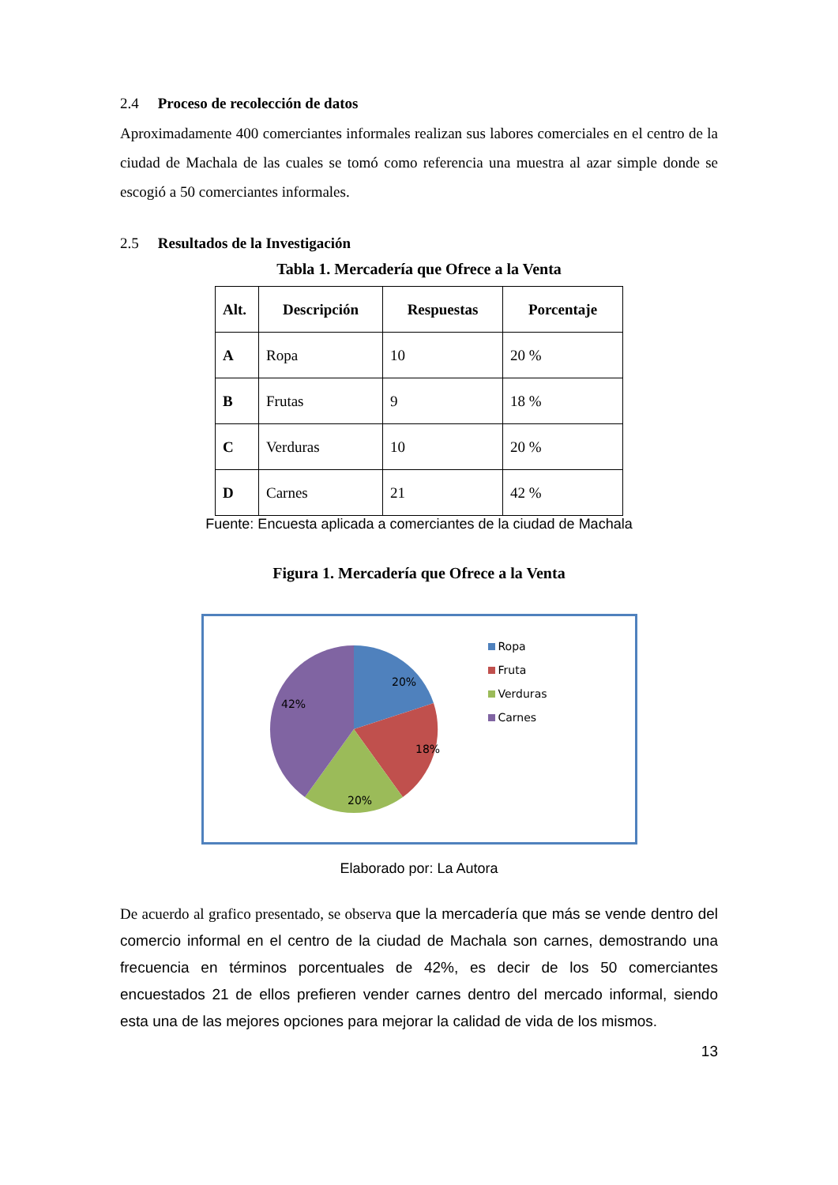2.4 Proceso de recolección de datos
Aproximadamente 400 comerciantes informales realizan sus labores comerciales en el centro de la ciudad de Machala de las cuales se tomó como referencia una muestra al azar simple donde se escogió a 50 comerciantes informales.
2.5 Resultados de la Investigación
Tabla 1. Mercadería que Ofrece a la Venta
| Alt. | Descripción | Respuestas | Porcentaje |
| --- | --- | --- | --- |
| A | Ropa | 10 | 20 % |
| B | Frutas | 9 | 18 % |
| C | Verduras | 10 | 20 % |
| D | Carnes | 21 | 42 % |
Fuente: Encuesta aplicada a comerciantes de la ciudad de Machala
Figura 1. Mercadería que Ofrece a la Venta
20%
18%
20%
42%
Ropa
Fruta
Verduras
Carnes
Elaborado por: La Autora
De acuerdo al grafico presentado, se observa que la mercadería que más se vende dentro del comercio informal en el centro de la ciudad de Machala son carnes, demostrando una frecuencia en términos porcentuales de 42%, es decir de los 50 comerciantes encuestados 21 de ellos prefieren vender carnes dentro del mercado informal, siendo esta una de las mejores opciones para mejorar la calidad de vida de los mismos.
13